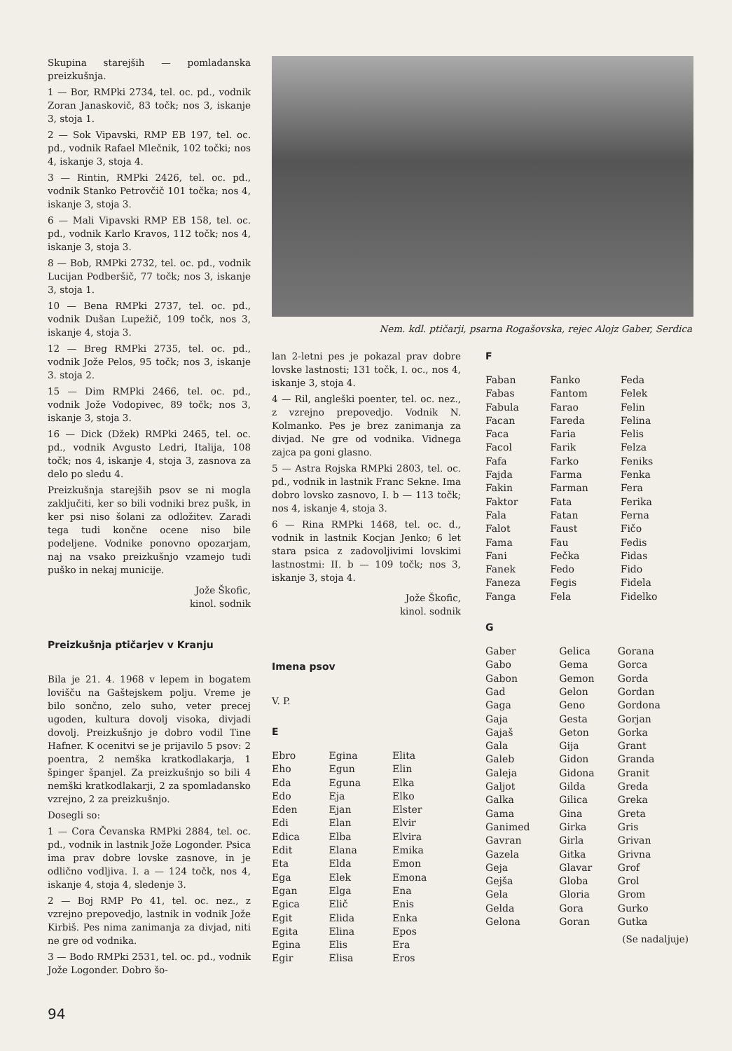Skupina starejših — pomladanska preizkušnja.
1 — Bor, RMPki 2734, tel. oc. pd., vodnik Zoran Janaskovič, 83 točk; nos 3, iskanje 3, stoja 1.
2 — Sok Vipavski, RMP EB 197, tel. oc. pd., vodnik Rafael Mlečnik, 102 točki; nos 4, iskanje 3, stoja 4.
3 — Rintin, RMPki 2426, tel. oc. pd., vodnik Stanko Petrovčič 101 točka; nos 4, iskanje 3, stoja 3.
6 — Mali Vipavski RMP EB 158, tel. oc. pd., vodnik Karlo Kravos, 112 točk; nos 4, iskanje 3, stoja 3.
8 — Bob, RMPki 2732, tel. oc. pd., vodnik Lucijan Podberšič, 77 točk; nos 3, iskanje 3, stoja 1.
10 — Bena RMPki 2737, tel. oc. pd., vodnik Dušan Lupežič, 109 točk, nos 3, iskanje 4, stoja 3.
12 — Breg RMPki 2735, tel. oc. pd., vodnik Jože Pelos, 95 točk; nos 3, iskanje 3. stoja 2.
15 — Dim RMPki 2466, tel. oc. pd., vodnik Jože Vodopivec, 89 točk; nos 3, iskanje 3, stoja 3.
16 — Dick (Džek) RMPki 2465, tel. oc. pd., vodnik Avgusto Ledri, Italija, 108 točk; nos 4, iskanje 4, stoja 3, zasnova za delo po sledu 4.
Preizkušnja starejših psov se ni mogla zaključiti, ker so bili vodniki brez pušk, in ker psi niso šolani za odložitev. Zaradi tega tudi končne ocene niso bile podeljene. Vodnike ponovno opozarjam, naj na vsako preizkušnjo vzamejo tudi puško in nekaj municije.
Jože Škofic,
kinol. sodnik
Preizkušnja ptičarjev v Kranju
Bila je 21. 4. 1968 v lepem in bogatem lovišču na Gaštejskem polju. Vreme je bilo sončno, zelo suho, veter precej ugoden, kultura dovolj visoka, divjadi dovolj. Preizkušnjo je dobro vodil Tine Hafner. K ocenitvi se je prijavilo 5 psov: 2 poentra, 2 nemška kratkodlakarja, 1 špinger španjel. Za preizkušnjo so bili 4 nemški kratkodlakarji, 2 za spomladansko vzrejno, 2 za preizkušnjo.
Dosegli so:
1 — Cora Čevanska RMPki 2884, tel. oc. pd., vodnik in lastnik Jože Logonder. Psica ima prav dobre lovske zasnove, in je odlično vodljiva. I. a — 124 točk, nos 4, iskanje 4, stoja 4, sledenje 3.
2 — Boj RMP Po 41, tel. oc. nez., z vzrejno prepovedjo, lastnik in vodnik Jože Kirbiš. Pes nima zanimanja za divjad, niti ne gre od vodnika.
3 — Bodo RMPki 2531, tel. oc. pd., vodnik Jože Logonder. Dobro šo-
Nem. kdl. ptičarji, psarna Rogašovska, rejec Alojz Gaber, Serdica
lan 2-letni pes je pokazal prav dobre lovske lastnosti; 131 točk, I. oc., nos 4, iskanje 3, stoja 4.
4 — Ril, angleški poenter, tel. oc. nez., z vzrejno prepovedjo. Vodnik N. Kolmanko. Pes je brez zanimanja za divjad. Ne gre od vodnika. Vidnega zajca pa goni glasno.
5 — Astra Rojska RMPki 2803, tel. oc. pd., vodnik in lastnik Franc Sekne. Ima dobro lovsko zasnovo, I. b — 113 točk; nos 4, iskanje 4, stoja 3.
6 — Rina RMPki 1468, tel. oc. d., vodnik in lastnik Kocjan Jenko; 6 let stara psica z zadovoljivimi lovskimi lastnostmi: II. b — 109 točk; nos 3, iskanje 3, stoja 4.
Jože Škofic,
kinol. sodnik
Imena psov
V. P.
E
| Ebro | Egina | Elita |
| Eho | Egun | Elin |
| Eda | Eguna | Elka |
| Edo | Eja | Elko |
| Eden | Ejan | Elster |
| Edi | Elan | Elvir |
| Edica | Elba | Elvira |
| Edit | Elana | Emika |
| Eta | Elda | Emon |
| Ega | Elek | Emona |
| Egan | Elga | Ena |
| Egica | Elič | Enis |
| Egit | Elida | Enka |
| Egita | Elina | Epos |
| Egina | Elis | Era |
| Egir | Elisa | Eros |
F
| Faban | Fanko | Feda |
| Fabas | Fantom | Felek |
| Fabula | Farao | Felin |
| Facan | Fareda | Felina |
| Faca | Faria | Felis |
| Facol | Farik | Felza |
| Fafa | Farko | Feniks |
| Fajda | Farma | Fenka |
| Fakin | Farman | Fera |
| Faktor | Fata | Ferika |
| Fala | Fatan | Ferna |
| Falot | Faust | Fičo |
| Fama | Fau | Fedis |
| Fani | Fečka | Fidas |
| Fanek | Fedo | Fido |
| Faneza | Fegis | Fidela |
| Fanga | Fela | Fidelko |
G
| Gaber | Gelica | Gorana |
| Gabo | Gema | Gorca |
| Gabon | Gemon | Gorda |
| Gad | Gelon | Gordan |
| Gaga | Geno | Gordona |
| Gaja | Gesta | Gorjan |
| Gajaš | Geton | Gorka |
| Gala | Gija | Grant |
| Galeb | Gidon | Granda |
| Galeja | Gidona | Granit |
| Galjot | Gilda | Greda |
| Galka | Gilica | Greka |
| Gama | Gina | Greta |
| Ganimed | Girka | Gris |
| Gavran | Girla | Grivan |
| Gazela | Gitka | Grivna |
| Geja | Glavar | Grof |
| Gejša | Globa | Grol |
| Gela | Gloria | Grom |
| Gelda | Gora | Gurko |
| Gelona | Goran | Gutka |
(Se nadaljuje)
94